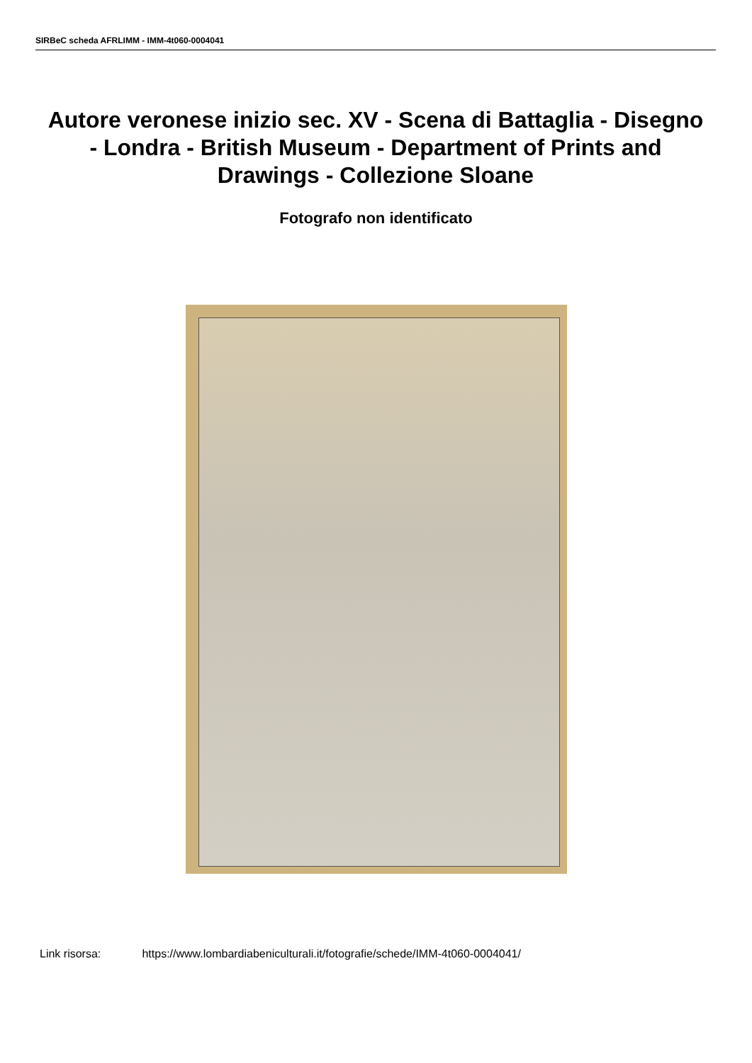SIRBeC scheda AFRLIMM - IMM-4t060-0004041
Autore veronese inizio sec. XV - Scena di Battaglia - Disegno - Londra - British Museum - Department of Prints and Drawings - Collezione Sloane
Fotografo non identificato
Link risorsa: https://www.lombardiabeniculturali.it/fotografie/schede/IMM-4t060-0004041/